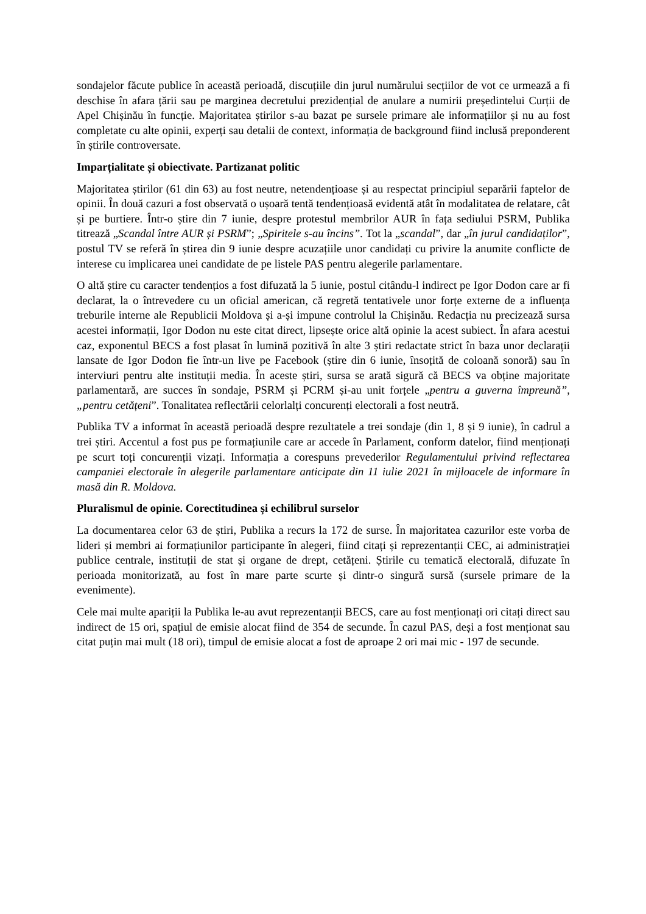sondajelor făcute publice în această perioadă, discuțiile din jurul numărului secțiilor de vot ce urmează a fi deschise în afara țării sau pe marginea decretului prezidențial de anulare a numirii președintelui Curții de Apel Chișinău în funcție. Majoritatea știrilor s-au bazat pe sursele primare ale informațiilor și nu au fost completate cu alte opinii, experți sau detalii de context, informația de background fiind inclusă preponderent în știrile controversate.
Imparțialitate și obiectivate. Partizanat politic
Majoritatea știrilor (61 din 63) au fost neutre, netendențioase și au respectat principiul separării faptelor de opinii. În două cazuri a fost observată o ușoară tentă tendențioasă evidentă atât în modalitatea de relatare, cât și pe burtiere. Într-o știre din 7 iunie, despre protestul membrilor AUR în fața sediului PSRM, Publika titrează „Scandal între AUR și PSRM”; „Spiritele s-au încins”. Tot la „scandal”, dar „în jurul candidaților”, postul TV se referă în știrea din 9 iunie despre acuzațiile unor candidați cu privire la anumite conflicte de interese cu implicarea unei candidate de pe listele PAS pentru alegerile parlamentare.
O altă știre cu caracter tendențios a fost difuzată la 5 iunie, postul citându-l indirect pe Igor Dodon care ar fi declarat, la o întrevedere cu un oficial american, că regretă tentativele unor forțe externe de a influența treburile interne ale Republicii Moldova și a-și impune controlul la Chișinău. Redacția nu precizează sursa acestei informații, Igor Dodon nu este citat direct, lipsește orice altă opinie la acest subiect. În afara acestui caz, exponentul BECS a fost plasat în lumină pozitivă în alte 3 știri redactate strict în baza unor declarații lansate de Igor Dodon fie într-un live pe Facebook (știre din 6 iunie, însoțită de coloană sonoră) sau în interviuri pentru alte instituții media. În aceste știri, sursa se arată sigură că BECS va obține majoritate parlamentară, are succes în sondaje, PSRM și PCRM și-au unit forțele „pentru a guverna împreună”, „pentru cetățeni”. Tonalitatea reflectării celorlalți concurenți electorali a fost neutră.
Publika TV a informat în această perioadă despre rezultatele a trei sondaje (din 1, 8 și 9 iunie), în cadrul a trei știri. Accentul a fost pus pe formațiunile care ar accede în Parlament, conform datelor, fiind menționați pe scurt toți concurenții vizați. Informația a corespuns prevederilor Regulamentului privind reflectarea campaniei electorale în alegerile parlamentare anticipate din 11 iulie 2021 în mijloacele de informare în masă din R. Moldova.
Pluralismul de opinie. Corectitudinea și echilibrul surselor
La documentarea celor 63 de știri, Publika a recurs la 172 de surse. În majoritatea cazurilor este vorba de lideri și membri ai formațiunilor participante în alegeri, fiind citați și reprezentanții CEC, ai administrației publice centrale, instituții de stat și organe de drept, cetățeni. Știrile cu tematică electorală, difuzate în perioada monitorizată, au fost în mare parte scurte și dintr-o singură sursă (sursele primare de la evenimente).
Cele mai multe apariții la Publika le-au avut reprezentanții BECS, care au fost menționați ori citați direct sau indirect de 15 ori, spațiul de emisie alocat fiind de 354 de secunde. În cazul PAS, deși a fost menționat sau citat puțin mai mult (18 ori), timpul de emisie alocat a fost de aproape 2 ori mai mic - 197 de secunde.